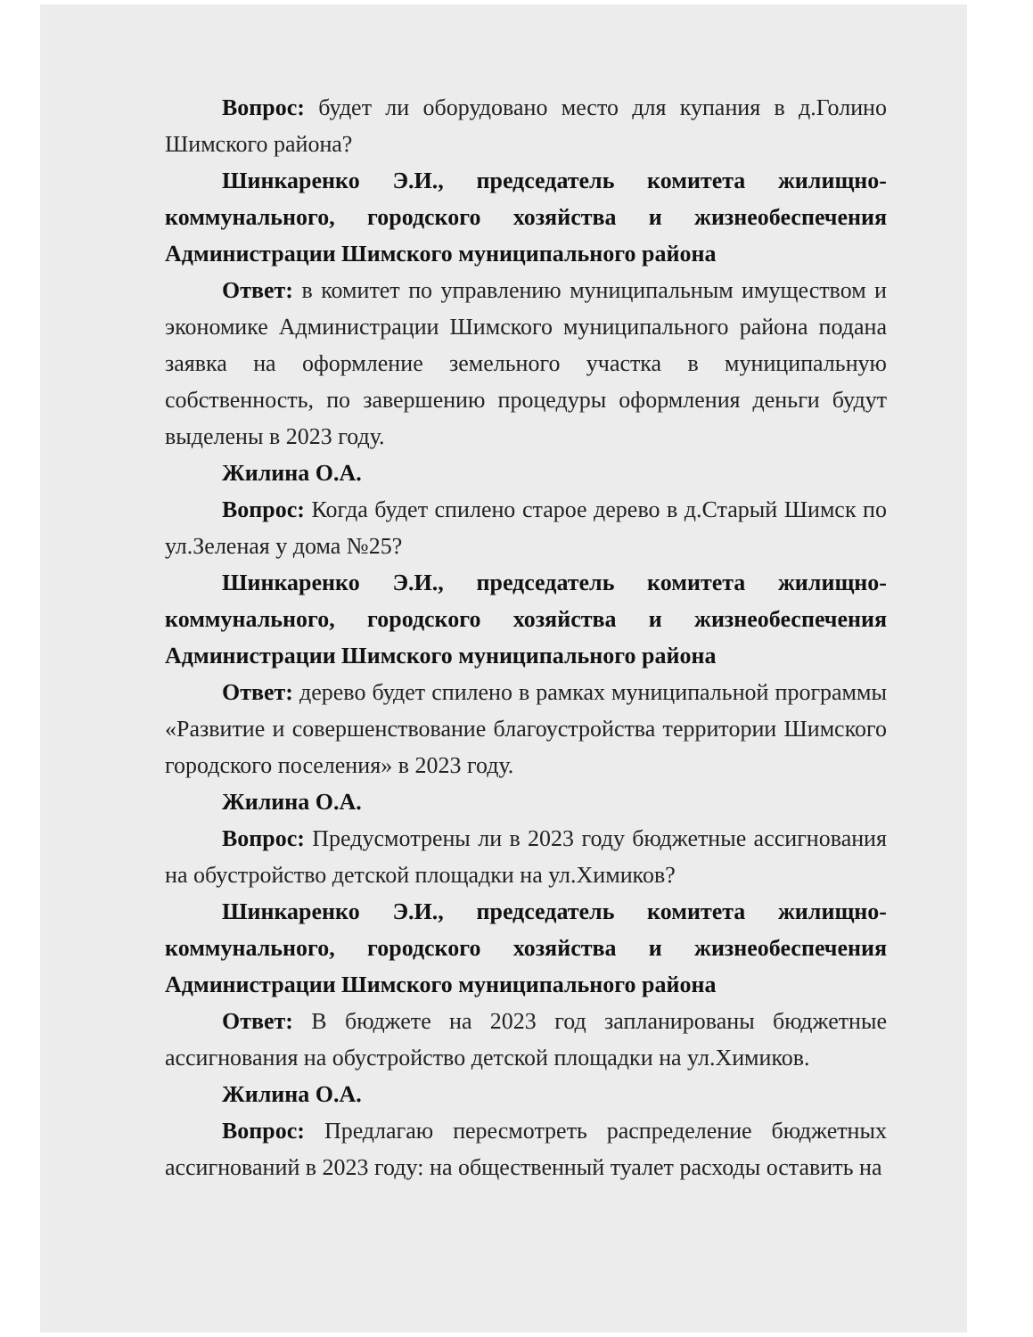Вопрос: будет ли оборудовано место для купания в д.Голино Шимского района?
Шинкаренко Э.И., председатель комитета жилищно-коммунального, городского хозяйства и жизнеобеспечения Администрации Шимского муниципального района
Ответ: в комитет по управлению муниципальным имуществом и экономике Администрации Шимского муниципального района подана заявка на оформление земельного участка в муниципальную собственность, по завершению процедуры оформления деньги будут выделены в 2023 году.
Жилина О.А.
Вопрос: Когда будет спилено старое дерево в д.Старый Шимск по ул.Зеленая у дома №25?
Шинкаренко Э.И., председатель комитета жилищно-коммунального, городского хозяйства и жизнеобеспечения Администрации Шимского муниципального района
Ответ: дерево будет спилено в рамках муниципальной программы «Развитие и совершенствование благоустройства территории Шимского городского поселения» в 2023 году.
Жилина О.А.
Вопрос: Предусмотрены ли в 2023 году бюджетные ассигнования на обустройство детской площадки на ул.Химиков?
Шинкаренко Э.И., председатель комитета жилищно-коммунального, городского хозяйства и жизнеобеспечения Администрации Шимского муниципального района
Ответ: В бюджете на 2023 год запланированы бюджетные ассигнования на обустройство детской площадки на ул.Химиков.
Жилина О.А.
Вопрос: Предлагаю пересмотреть распределение бюджетных ассигнований в 2023 году: на общественный туалет расходы оставить на